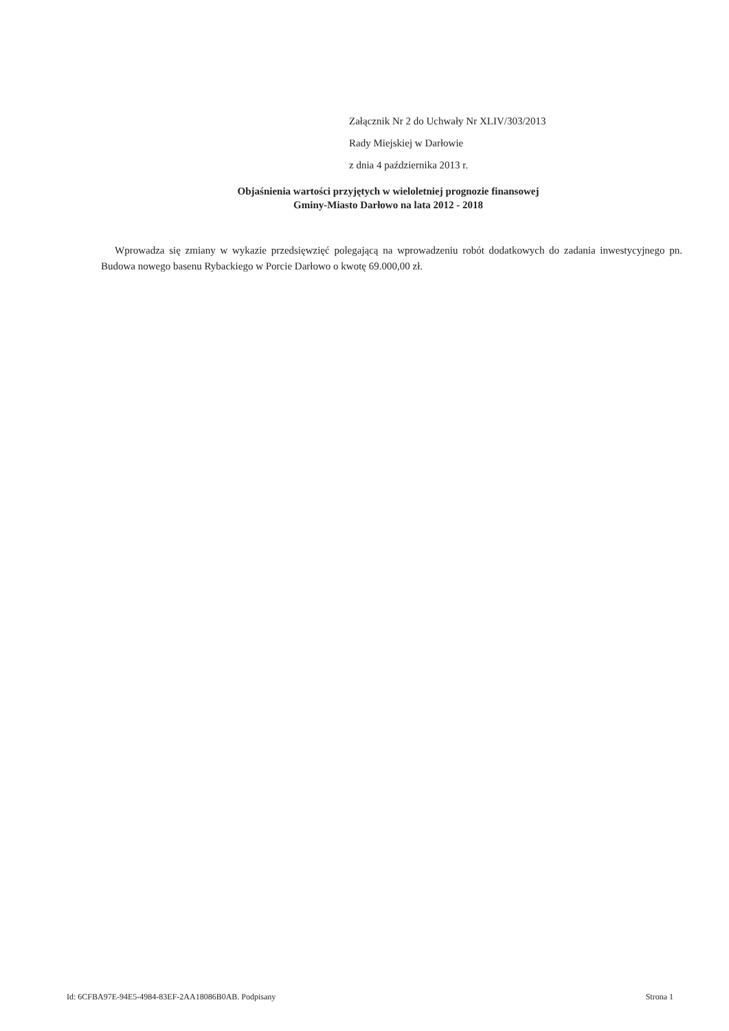Załącznik Nr 2 do Uchwały Nr XLIV/303/2013
Rady Miejskiej w Darłowie
z dnia 4 października 2013 r.
Objaśnienia wartości przyjętych w wieloletniej prognozie finansowej
Gminy-Miasto Darłowo na lata 2012 - 2018
Wprowadza się zmiany w wykazie przedsięwzięć polegającą na wprowadzeniu robót dodatkowych do zadania inwestycyjnego pn. Budowa nowego basenu Rybackiego w Porcie Darłowo o kwotę 69.000,00 zł.
Id: 6CFBA97E-94E5-4984-83EF-2AA18086B0AB. Podpisany Strona 1